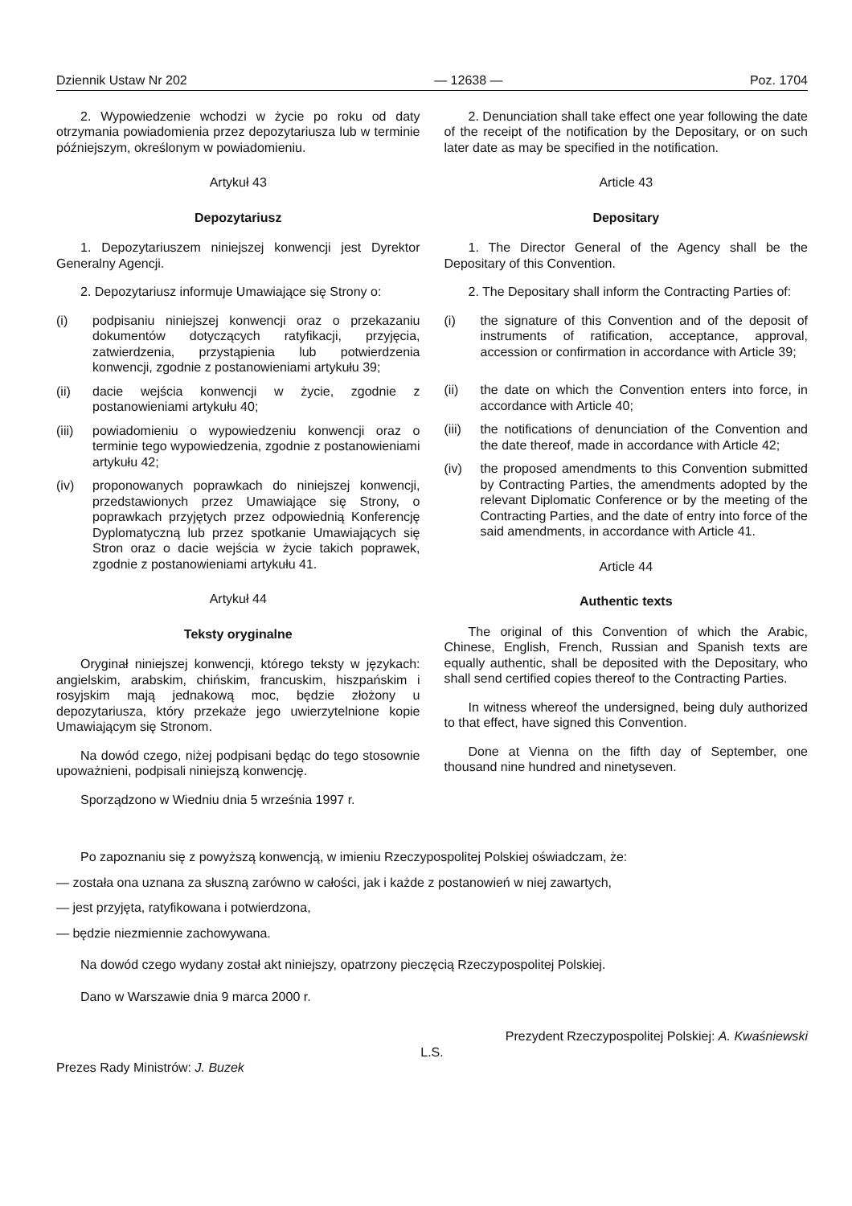Dziennik Ustaw Nr 202 — 12638 — Poz. 1704
2. Wypowiedzenie wchodzi w życie po roku od daty otrzymania powiadomienia przez depozytariusza lub w terminie późniejszym, określonym w powiadomieniu.
Artykuł 43
Depozytariusz
1. Depozytariuszem niniejszej konwencji jest Dyrektor Generalny Agencji.
2. Depozytariusz informuje Umawiające się Strony o:
(i) podpisaniu niniejszej konwencji oraz o przekazaniu dokumentów dotyczących ratyfikacji, przyjęcia, zatwierdzenia, przystąpienia lub potwierdzenia konwencji, zgodnie z postanowieniami artykułu 39;
(ii) dacie wejścia konwencji w życie, zgodnie z postanowieniami artykułu 40;
(iii) powiadomieniu o wypowiedzeniu konwencji oraz o terminie tego wypowiedzenia, zgodnie z postanowieniami artykułu 42;
(iv) proponowanych poprawkach do niniejszej konwencji, przedstawionych przez Umawiające się Strony, o poprawkach przyjętych przez odpowiednią Konferencję Dyplomatyczną lub przez spotkanie Umawiających się Stron oraz o dacie wejścia w życie takich poprawek, zgodnie z postanowieniami artykułu 41.
Artykuł 44
Teksty oryginalne
Oryginał niniejszej konwencji, którego teksty w językach: angielskim, arabskim, chińskim, francuskim, hiszpańskim i rosyjskim mają jednakową moc, będzie złożony u depozytariusza, który przekaże jego uwierzytelnione kopie Umawiającym się Stronom.
Na dowód czego, niżej podpisani będąc do tego stosownie upoważnieni, podpisali niniejszą konwencję.
Sporządzono w Wiedniu dnia 5 września 1997 r.
2. Denunciation shall take effect one year following the date of the receipt of the notification by the Depositary, or on such later date as may be specified in the notification.
Article 43
Depositary
1. The Director General of the Agency shall be the Depositary of this Convention.
2. The Depositary shall inform the Contracting Parties of:
(i) the signature of this Convention and of the deposit of instruments of ratification, acceptance, approval, accession or confirmation in accordance with Article 39;
(ii) the date on which the Convention enters into force, in accordance with Article 40;
(iii) the notifications of denunciation of the Convention and the date thereof, made in accordance with Article 42;
(iv) the proposed amendments to this Convention submitted by Contracting Parties, the amendments adopted by the relevant Diplomatic Conference or by the meeting of the Contracting Parties, and the date of entry into force of the said amendments, in accordance with Article 41.
Article 44
Authentic texts
The original of this Convention of which the Arabic, Chinese, English, French, Russian and Spanish texts are equally authentic, shall be deposited with the Depositary, who shall send certified copies thereof to the Contracting Parties.
In witness whereof the undersigned, being duly authorized to that effect, have signed this Convention.
Done at Vienna on the fifth day of September, one thousand nine hundred and ninetyseven.
Po zapoznaniu się z powyższą konwencją, w imieniu Rzeczypospolitej Polskiej oświadczam, że:
— została ona uznana za słuszną zarówno w całości, jak i każde z postanowień w niej zawartych,
— jest przyjęta, ratyfikowana i potwierdzona,
— będzie niezmiennie zachowywana.
Na dowód czego wydany został akt niniejszy, opatrzony pieczęcią Rzeczypospolitej Polskiej.
Dano w Warszawie dnia 9 marca 2000 r.
Prezydent Rzeczypospolitej Polskiej: A. Kwaśniewski
L.S.
Prezes Rady Ministrów: J. Buzek